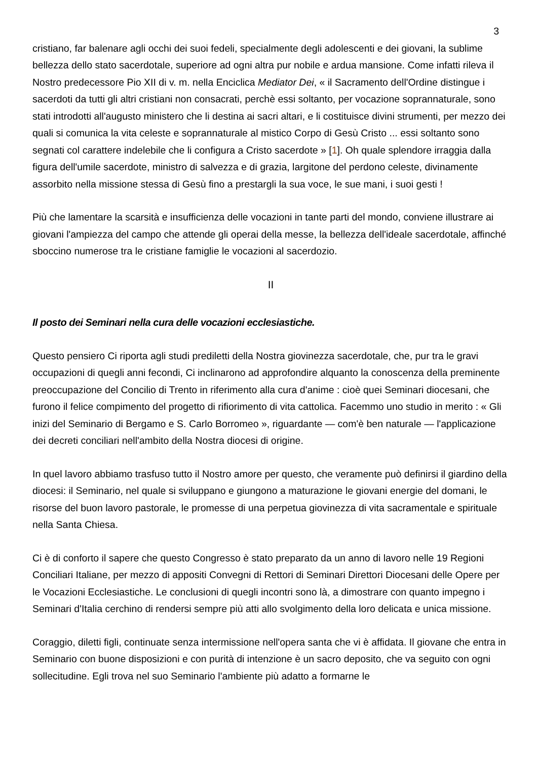3
cristiano, far balenare agli occhi dei suoi fedeli, specialmente degli adolescenti e dei giovani, la sublime bellezza dello stato sacerdotale, superiore ad ogni altra pur nobile e ardua mansione. Come infatti rileva il Nostro predecessore Pio XII di v. m. nella Enciclica Mediator Dei, « il Sacramento dell'Ordine distingue i sacerdoti da tutti gli altri cristiani non consacrati, perchè essi soltanto, per vocazione soprannaturale, sono stati introdotti all'augusto ministero che li destina ai sacri altari, e li costituisce divini strumenti, per mezzo dei quali si comunica la vita celeste e soprannaturale al mistico Corpo di Gesù Cristo ... essi soltanto sono segnati col carattere indelebile che li configura a Cristo sacerdote » [1]. Oh quale splendore irraggia dalla figura dell'umile sacerdote, ministro di salvezza e di grazia, largitone del perdono celeste, divinamente assorbito nella missione stessa di Gesù fino a prestargli la sua voce, le sue mani, i suoi gesti !
Più che lamentare la scarsità e insufficienza delle vocazioni in tante parti del mondo, conviene illustrare ai giovani l'ampiezza del campo che attende gli operai della messe, la bellezza dell'ideale sacerdotale, affinché sboccino numerose tra le cristiane famiglie le vocazioni al sacerdozio.
II
Il posto dei Seminari nella cura delle vocazioni ecclesiastiche.
Questo pensiero Ci riporta agli studi prediletti della Nostra giovinezza sacerdotale, che, pur tra le gravi occupazioni di quegli anni fecondi, Ci inclinarono ad approfondire alquanto la conoscenza della preminente preoccupazione del Concilio di Trento in riferimento alla cura d'anime : cioè quei Seminari diocesani, che furono il felice compimento del progetto di rifiorimento di vita cattolica. Facemmo uno studio in merito : « Gli inizi del Seminario di Bergamo e S. Carlo Borromeo », riguardante — com'è ben naturale — l'applicazione dei decreti conciliari nell'ambito della Nostra diocesi di origine.
In quel lavoro abbiamo trasfuso tutto il Nostro amore per questo, che veramente può definirsi il giardino della diocesi: il Seminario, nel quale si sviluppano e giungono a maturazione le giovani energie del domani, le risorse del buon lavoro pastorale, le promesse di una perpetua giovinezza di vita sacramentale e spirituale nella Santa Chiesa.
Ci è di conforto il sapere che questo Congresso è stato preparato da un anno di lavoro nelle 19 Regioni Conciliari Italiane, per mezzo di appositi Convegni di Rettori di Seminari Direttori Diocesani delle Opere per le Vocazioni Ecclesiastiche. Le conclusioni di quegli incontri sono là, a dimostrare con quanto impegno i Seminari d'Italia cerchino di rendersi sempre più atti allo svolgimento della loro delicata e unica missione.
Coraggio, diletti figli, continuate senza intermissione nell'opera santa che vi è affidata. Il giovane che entra in Seminario con buone disposizioni e con purità di intenzione è un sacro deposito, che va seguito con ogni sollecitudine. Egli trova nel suo Seminario l'ambiente più adatto a formarne le